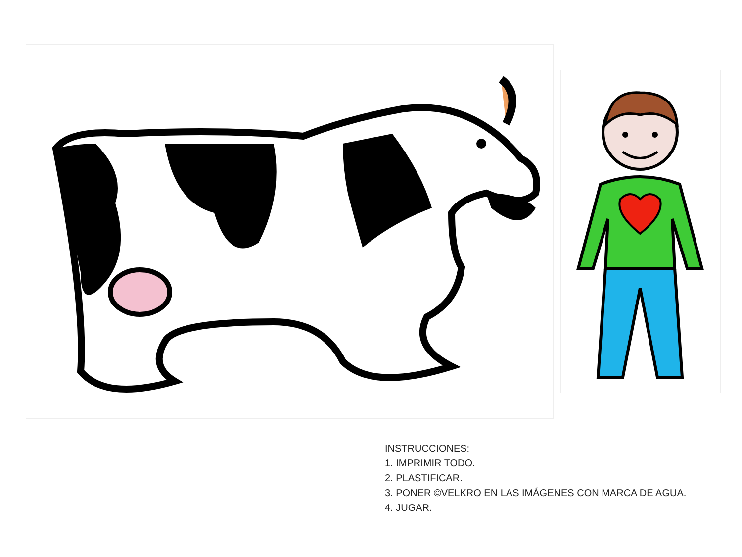INSTRUCCIONES:
1. IMPRIMIR TODO.
2. PLASTIFICAR.
3. PONER ©VELKRO EN LAS IMÁGENES CON MARCA DE AGUA.
4. JUGAR.